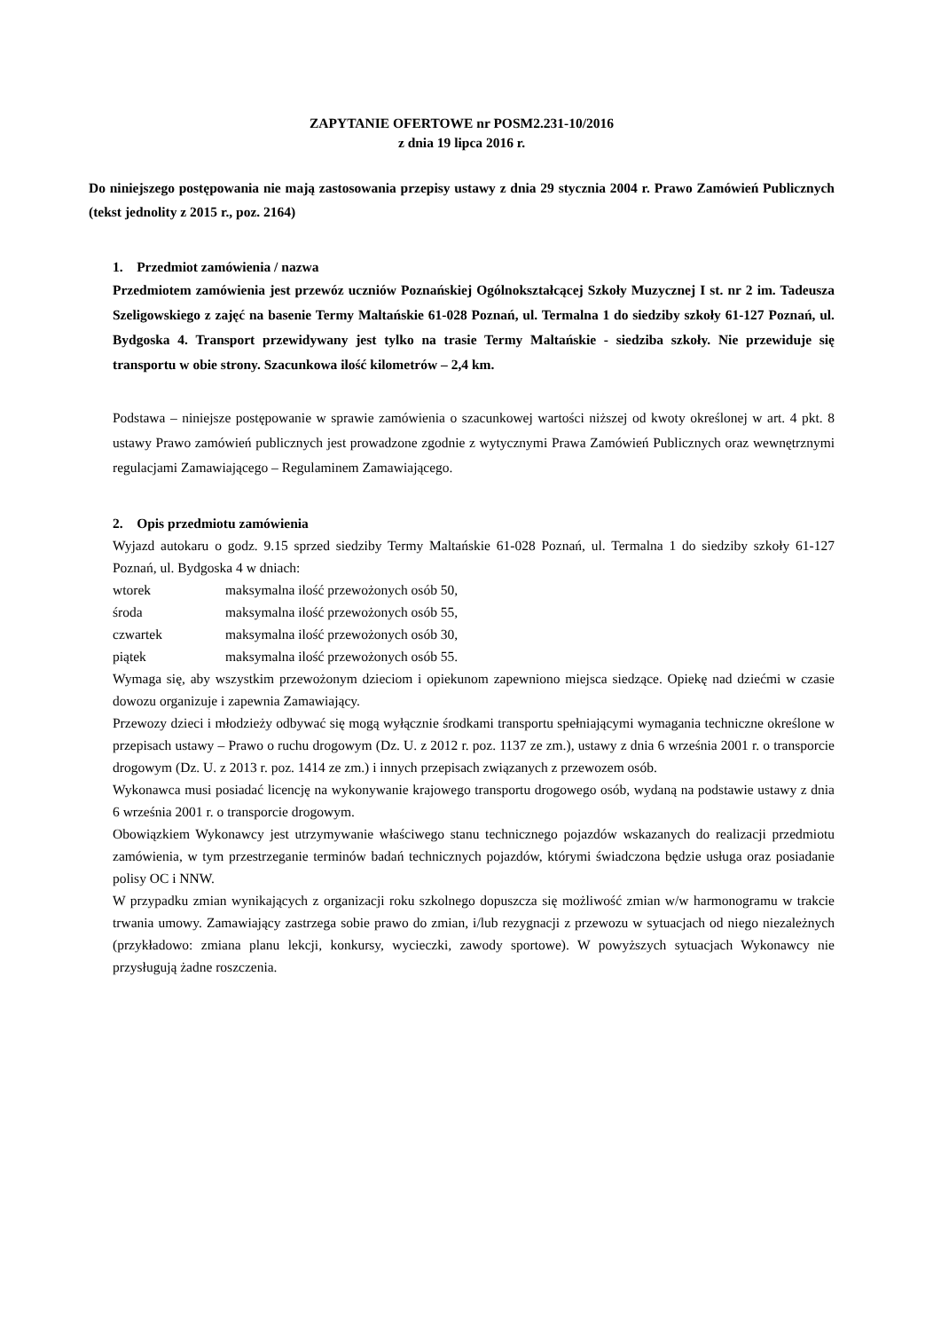ZAPYTANIE OFERTOWE nr POSM2.231-10/2016
z dnia 19 lipca 2016 r.
Do niniejszego postępowania nie mają zastosowania przepisy ustawy z dnia 29 stycznia 2004 r. Prawo Zamówień Publicznych (tekst jednolity z 2015 r., poz. 2164)
1. Przedmiot zamówienia / nazwa
Przedmiotem zamówienia jest przewóz uczniów Poznańskiej Ogólnokształcącej Szkoły Muzycznej I st. nr 2 im. Tadeusza Szeligowskiego z zajęć na basenie Termy Maltańskie 61-028 Poznań, ul. Termalna 1 do siedziby szkoły 61-127 Poznań, ul. Bydgoska 4. Transport przewidywany jest tylko na trasie Termy Maltańskie - siedziba szkoły. Nie przewiduje się transportu w obie strony. Szacunkowa ilość kilometrów – 2,4 km.
Podstawa – niniejsze postępowanie w sprawie zamówienia o szacunkowej wartości niższej od kwoty określonej w art. 4 pkt. 8 ustawy Prawo zamówień publicznych jest prowadzone zgodnie z wytycznymi Prawa Zamówień Publicznych oraz wewnętrznymi regulacjami Zamawiającego – Regulaminem Zamawiającego.
2. Opis przedmiotu zamówienia
Wyjazd autokaru o godz. 9.15 sprzed siedziby Termy Maltańskie 61-028 Poznań, ul. Termalna 1 do siedziby szkoły 61-127 Poznań, ul. Bydgoska 4 w dniach:
| wtorek | maksymalna ilość przewożonych osób 50, |
| środa | maksymalna ilość przewożonych osób 55, |
| czwartek | maksymalna ilość przewożonych osób 30, |
| piątek | maksymalna ilość przewożonych osób 55. |
Wymaga się, aby wszystkim przewożonym dzieciom i opiekunom zapewniono miejsca siedzące. Opiekę nad dziećmi w czasie dowozu organizuje i zapewnia Zamawiający.
Przewozy dzieci i młodzieży odbywać się mogą wyłącznie środkami transportu spełniającymi wymagania techniczne określone w przepisach ustawy – Prawo o ruchu drogowym (Dz. U. z 2012 r. poz. 1137 ze zm.), ustawy z dnia 6 września 2001 r. o transporcie drogowym (Dz. U. z 2013 r. poz. 1414 ze zm.) i innych przepisach związanych z przewozem osób.
Wykonawca musi posiadać licencję na wykonywanie krajowego transportu drogowego osób, wydaną na podstawie ustawy z dnia 6 września 2001 r. o transporcie drogowym.
Obowiązkiem Wykonawcy jest utrzymywanie właściwego stanu technicznego pojazdów wskazanych do realizacji przedmiotu zamówienia, w tym przestrzeganie terminów badań technicznych pojazdów, którymi świadczona będzie usługa oraz posiadanie polisy OC i NNW.
W przypadku zmian wynikających z organizacji roku szkolnego dopuszcza się możliwość zmian w/w harmonogramu w trakcie trwania umowy. Zamawiający zastrzega sobie prawo do zmian, i/lub rezygnacji z przewozu w sytuacjach od niego niezależnych (przykładowo: zmiana planu lekcji, konkursy, wycieczki, zawody sportowe). W powyższych sytuacjach Wykonawcy nie przysługują żadne roszczenia.